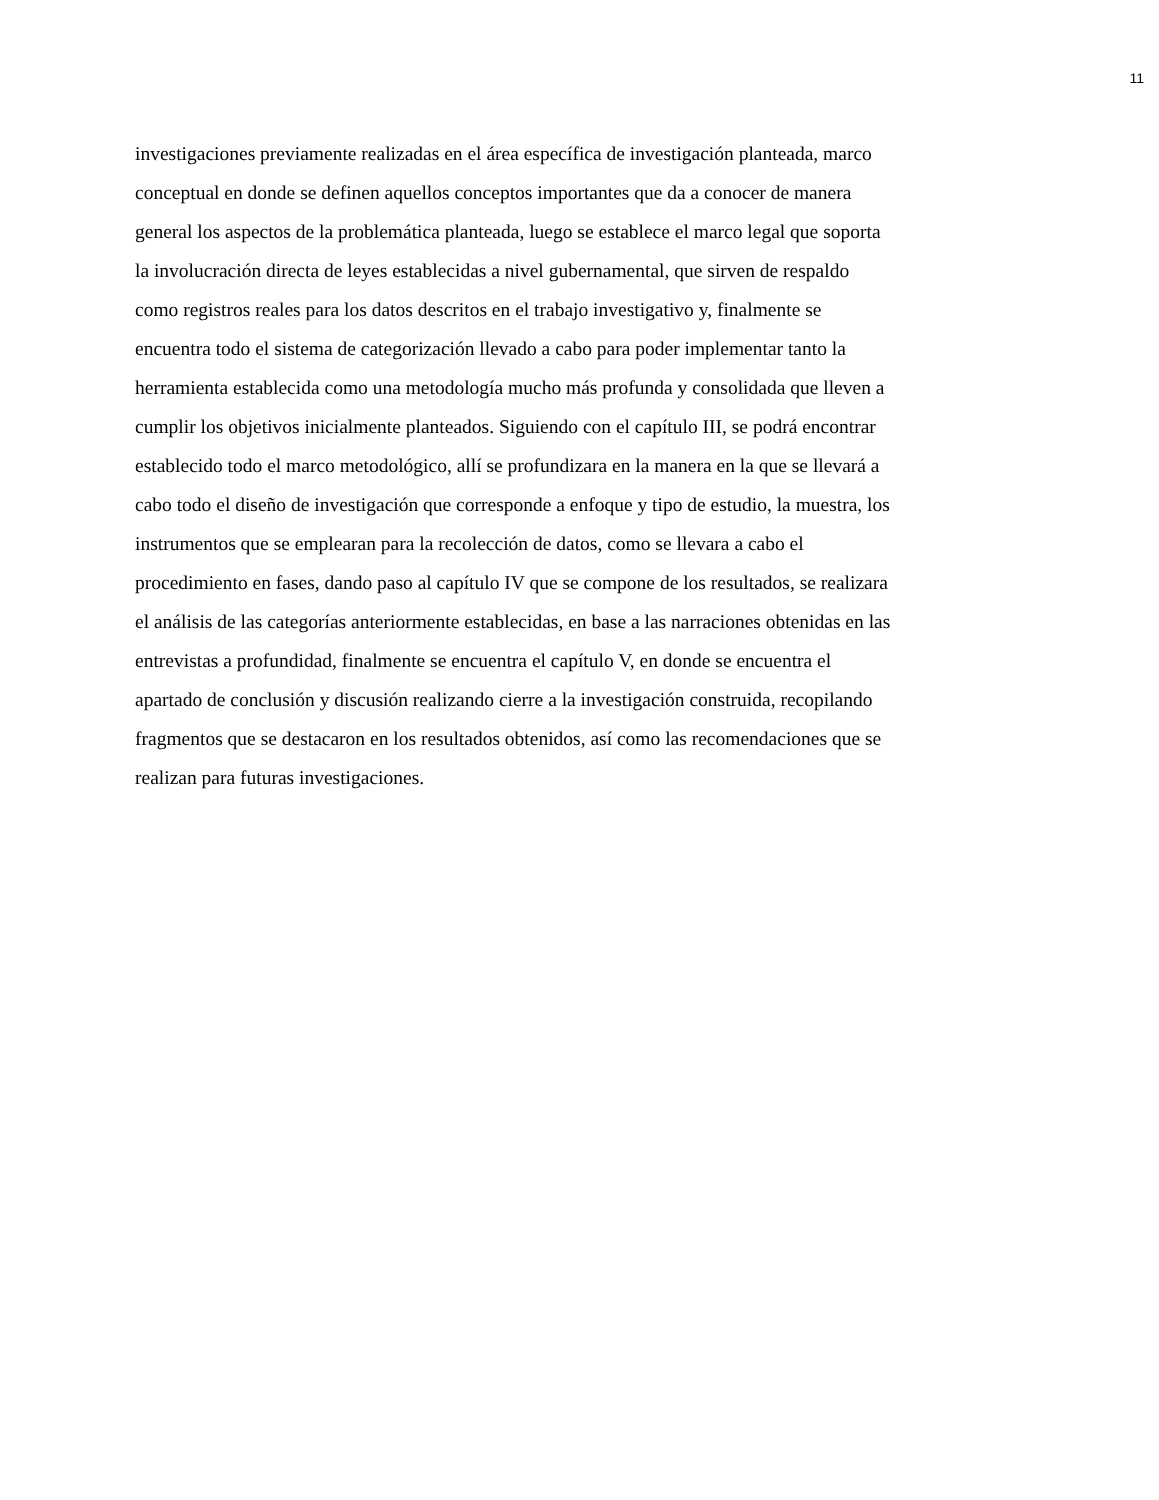11
investigaciones previamente realizadas en el área específica de investigación planteada, marco
conceptual en donde se definen aquellos conceptos importantes que da a conocer de manera
general los aspectos de la problemática planteada, luego se establece el marco legal que soporta
la involucración directa de leyes establecidas a nivel gubernamental, que sirven de respaldo
como registros reales para los datos descritos en el trabajo investigativo y, finalmente se
encuentra todo el sistema de categorización llevado a cabo para poder implementar tanto la
herramienta establecida como una metodología mucho más profunda y consolidada que lleven a
cumplir los objetivos inicialmente planteados. Siguiendo con el capítulo III, se podrá encontrar
establecido todo el marco metodológico, allí se profundizara en la manera en la que se llevará a
cabo todo el diseño de investigación que corresponde a enfoque y tipo de estudio, la muestra, los
instrumentos que se emplearan para la recolección de datos, como se llevara a cabo el
procedimiento en fases, dando paso al capítulo IV que se compone de los resultados, se realizara
el análisis de las categorías anteriormente establecidas, en base a las narraciones obtenidas en las
entrevistas a profundidad, finalmente se encuentra el capítulo V, en donde se encuentra el
apartado de conclusión y discusión realizando cierre a la investigación construida, recopilando
fragmentos que se destacaron en los resultados obtenidos, así como las recomendaciones que se
realizan para futuras investigaciones.